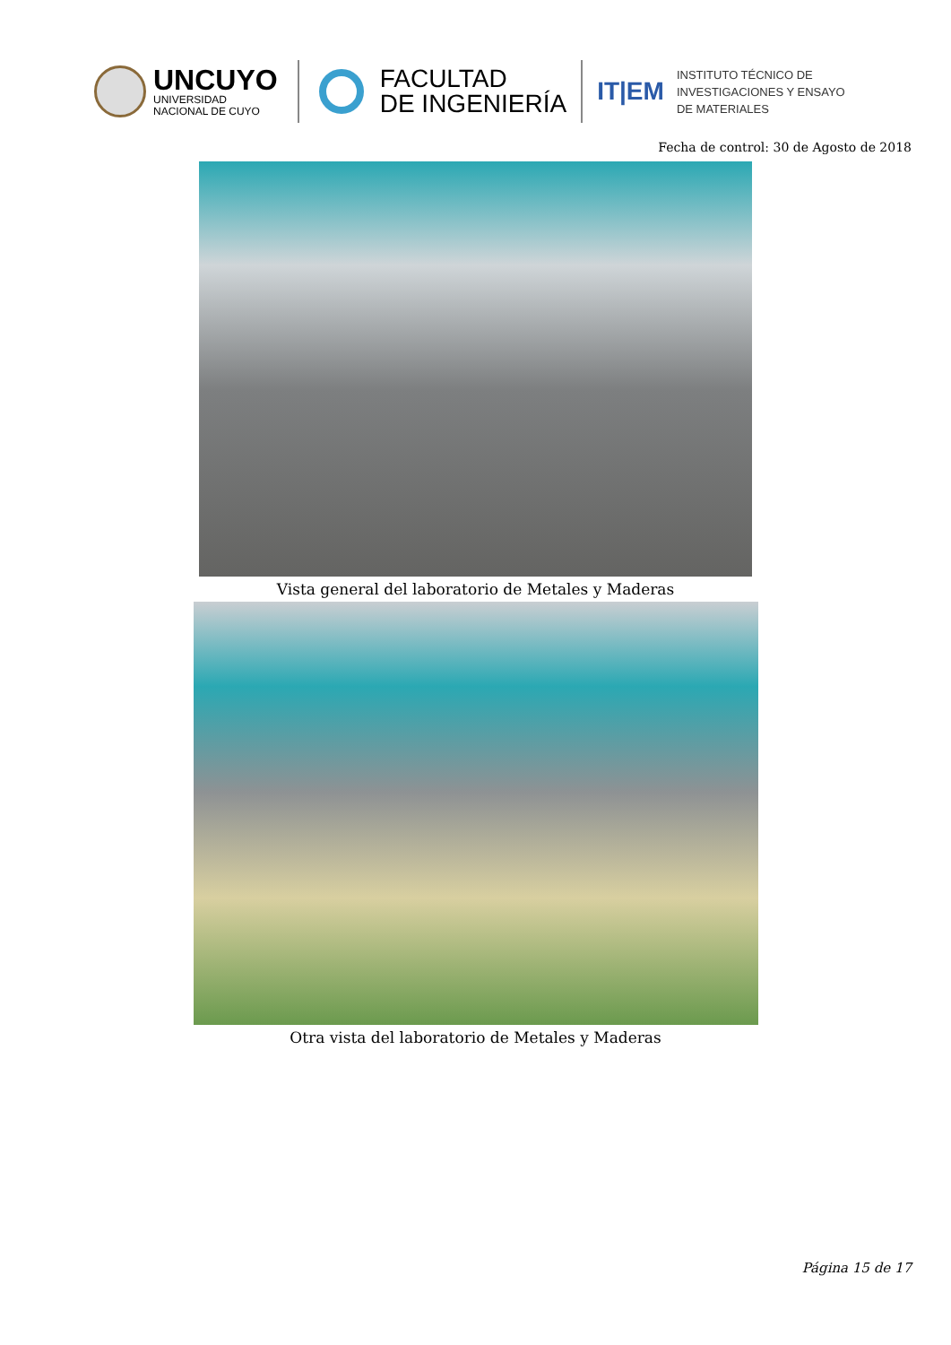UNCUYO
UNIVERSIDAD
NACIONAL DE CUYO
FACULTAD
DE INGENIERÍA
IT|EM
INSTITUTO TÉCNICO DE
INVESTIGACIONES Y ENSAYO
DE MATERIALES
Fecha de control: 30 de Agosto de 2018
Vista general del laboratorio de Metales y Maderas
Otra vista del laboratorio de Metales y Maderas
Página 15 de 17